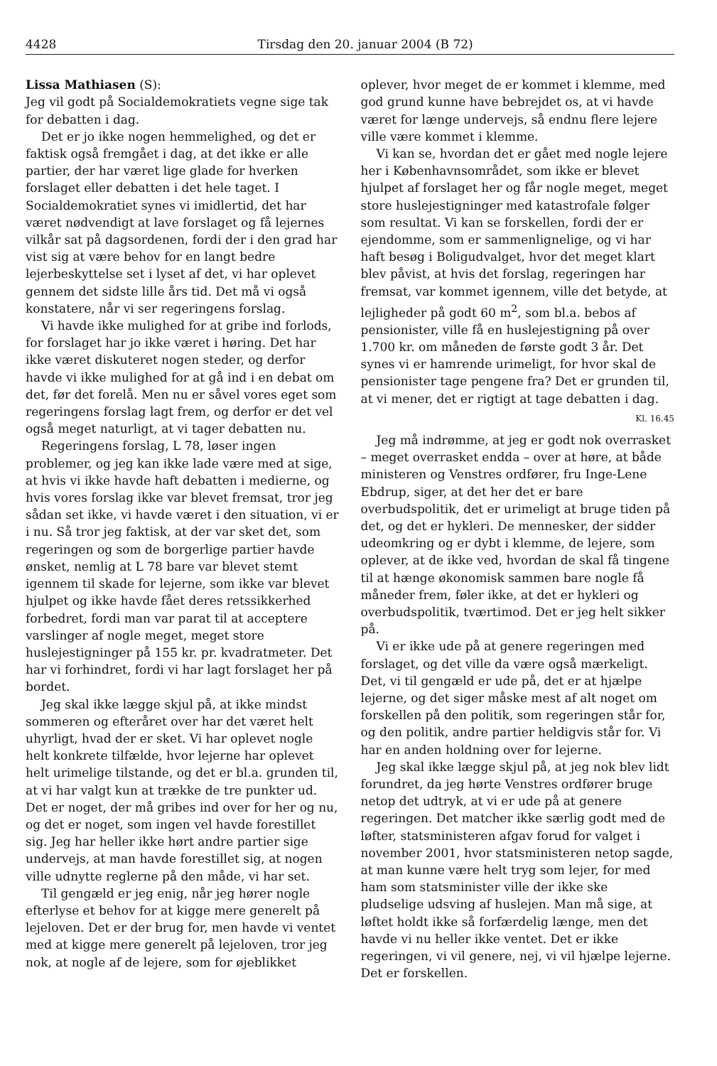4428 Tirsdag den 20. januar 2004 (B 72)
Lissa Mathiasen (S):
Jeg vil godt på Socialdemokratiets vegne sige tak for debatten i dag.
Det er jo ikke nogen hemmelighed, og det er faktisk også fremgået i dag, at det ikke er alle partier, der har været lige glade for hverken forslaget eller debatten i det hele taget. I Socialdemokratiet synes vi imidlertid, det har været nødvendigt at lave forslaget og få lejernes vilkår sat på dagsordenen, fordi der i den grad har vist sig at være behov for en langt bedre lejerbeskyttelse set i lyset af det, vi har oplevet gennem det sidste lille års tid. Det må vi også konstatere, når vi ser regeringens forslag.
Vi havde ikke mulighed for at gribe ind forlods, for forslaget har jo ikke været i høring. Det har ikke været diskuteret nogen steder, og derfor havde vi ikke mulighed for at gå ind i en debat om det, før det forelå. Men nu er såvel vores eget som regeringens forslag lagt frem, og derfor er det vel også meget naturligt, at vi tager debatten nu.
Regeringens forslag, L 78, løser ingen problemer, og jeg kan ikke lade være med at sige, at hvis vi ikke havde haft debatten i medierne, og hvis vores forslag ikke var blevet fremsat, tror jeg sådan set ikke, vi havde været i den situation, vi er i nu. Så tror jeg faktisk, at der var sket det, som regeringen og som de borgerlige partier havde ønsket, nemlig at L 78 bare var blevet stemt igennem til skade for lejerne, som ikke var blevet hjulpet og ikke havde fået deres retssikkerhed forbedret, fordi man var parat til at acceptere varslinger af nogle meget, meget store huslejestigninger på 155 kr. pr. kvadratmeter. Det har vi forhindret, fordi vi har lagt forslaget her på bordet.
Jeg skal ikke lægge skjul på, at ikke mindst sommeren og efteråret over har det været helt uhyrligt, hvad der er sket. Vi har oplevet nogle helt konkrete tilfælde, hvor lejerne har oplevet helt urimelige tilstande, og det er bl.a. grunden til, at vi har valgt kun at trække de tre punkter ud. Det er noget, der må gribes ind over for her og nu, og det er noget, som ingen vel havde forestillet sig. Jeg har heller ikke hørt andre partier sige undervejs, at man havde forestillet sig, at nogen ville udnytte reglerne på den måde, vi har set.
Til gengæld er jeg enig, når jeg hører nogle efterlyse et behov for at kigge mere generelt på lejeloven. Det er der brug for, men havde vi ventet med at kigge mere generelt på lejeloven, tror jeg nok, at nogle af de lejere, som for øjeblikket
oplever, hvor meget de er kommet i klemme, med god grund kunne have bebrejdet os, at vi havde været for længe undervejs, så endnu flere lejere ville være kommet i klemme.
Vi kan se, hvordan det er gået med nogle lejere her i Københavnsområdet, som ikke er blevet hjulpet af forslaget her og får nogle meget, meget store huslejestigninger med katastrofale følger som resultat. Vi kan se forskellen, fordi der er ejendomme, som er sammenlignelige, og vi har haft besøg i Boligudvalget, hvor det meget klart blev påvist, at hvis det forslag, regeringen har fremsat, var kommet igennem, ville det betyde, at lejligheder på godt 60 m<sup>2</sup>, som bl.a. bebos af pensionister, ville få en huslejestigning på over 1.700 kr. om måneden de første godt 3 år. Det synes vi er hamrende urimeligt, for hvor skal de pensionister tage pengene fra? Det er grunden til, at vi mener, det er rigtigt at tage debatten i dag.
Kl. 16.45
Jeg må indrømme, at jeg er godt nok overrasket – meget overrasket endda – over at høre, at både ministeren og Venstres ordfører, fru Inge-Lene Ebdrup, siger, at det her det er bare overbudspolitik, det er urimeligt at bruge tiden på det, og det er hykleri. De mennesker, der sidder udeomkring og er dybt i klemme, de lejere, som oplever, at de ikke ved, hvordan de skal få tingene til at hænge økonomisk sammen bare nogle få måneder frem, føler ikke, at det er hykleri og overbudspolitik, tværtimod. Det er jeg helt sikker på.
Vi er ikke ude på at genere regeringen med forslaget, og det ville da være også mærkeligt. Det, vi til gengæld er ude på, det er at hjælpe lejerne, og det siger måske mest af alt noget om forskellen på den politik, som regeringen står for, og den politik, andre partier heldigvis står for. Vi har en anden holdning over for lejerne.
Jeg skal ikke lægge skjul på, at jeg nok blev lidt forundret, da jeg hørte Venstres ordfører bruge netop det udtryk, at vi er ude på at genere regeringen. Det matcher ikke særlig godt med de løfter, statsministeren afgav forud for valget i november 2001, hvor statsministeren netop sagde, at man kunne være helt tryg som lejer, for med ham som statsminister ville der ikke ske pludselige udsving af huslejen. Man må sige, at løftet holdt ikke så forfærdelig længe, men det havde vi nu heller ikke ventet. Det er ikke regeringen, vi vil genere, nej, vi vil hjælpe lejerne. Det er forskellen.